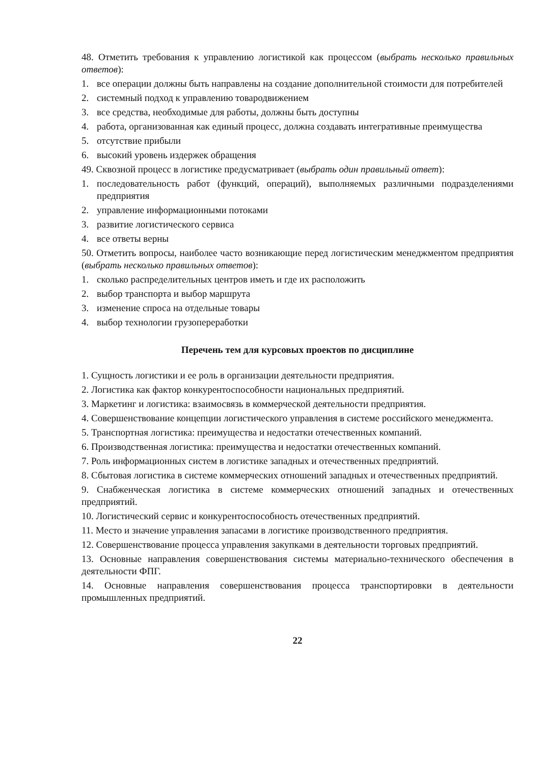48. Отметить требования к управлению логистикой как процессом (выбрать несколько правильных ответов):
1. все операции должны быть направлены на создание дополнительной стоимости для потребителей
2. системный подход к управлению товародвижением
3. все средства, необходимые для работы, должны быть доступны
4. работа, организованная как единый процесс, должна создавать интегративные преимущества
5. отсутствие прибыли
6. высокий уровень издержек обращения
49. Сквозной процесс в логистике предусматривает (выбрать один правильный ответ):
1. последовательность работ (функций, операций), выполняемых различными подразделениями предприятия
2. управление информационными потоками
3. развитие логистического сервиса
4. все ответы верны
50. Отметить вопросы, наиболее часто возникающие перед логистическим менеджментом предприятия (выбрать несколько правильных ответов):
1. сколько распределительных центров иметь и где их расположить
2. выбор транспорта и выбор маршрута
3. изменение спроса на отдельные товары
4. выбор технологии грузопереработки
Перечень тем для курсовых проектов по дисциплине
1. Сущность логистики и ее роль в организации деятельности предприятия.
2. Логистика как фактор конкурентоспособности национальных предприятий.
3. Маркетинг и логистика: взаимосвязь в коммерческой деятельности предприятия.
4. Совершенствование концепции логистического управления в системе российского менеджмента.
5. Транспортная логистика: преимущества и недостатки отечественных компаний.
6. Производственная логистика: преимущества и недостатки отечественных компаний.
7. Роль информационных систем в логистике западных и отечественных предприятий.
8. Сбытовая логистика в системе коммерческих отношений западных и отечественных предприятий.
9. Снабженческая логистика в системе коммерческих отношений западных и отечественных предприятий.
10. Логистический сервис и конкурентоспособность отечественных предприятий.
11. Место и значение управления запасами в логистике производственного предприятия.
12. Совершенствование процесса управления закупками в деятельности торговых предприятий.
13. Основные направления совершенствования системы материально-технического обеспечения в деятельности ФПГ.
14. Основные направления совершенствования процесса транспортировки в деятельности промышленных предприятий.
22